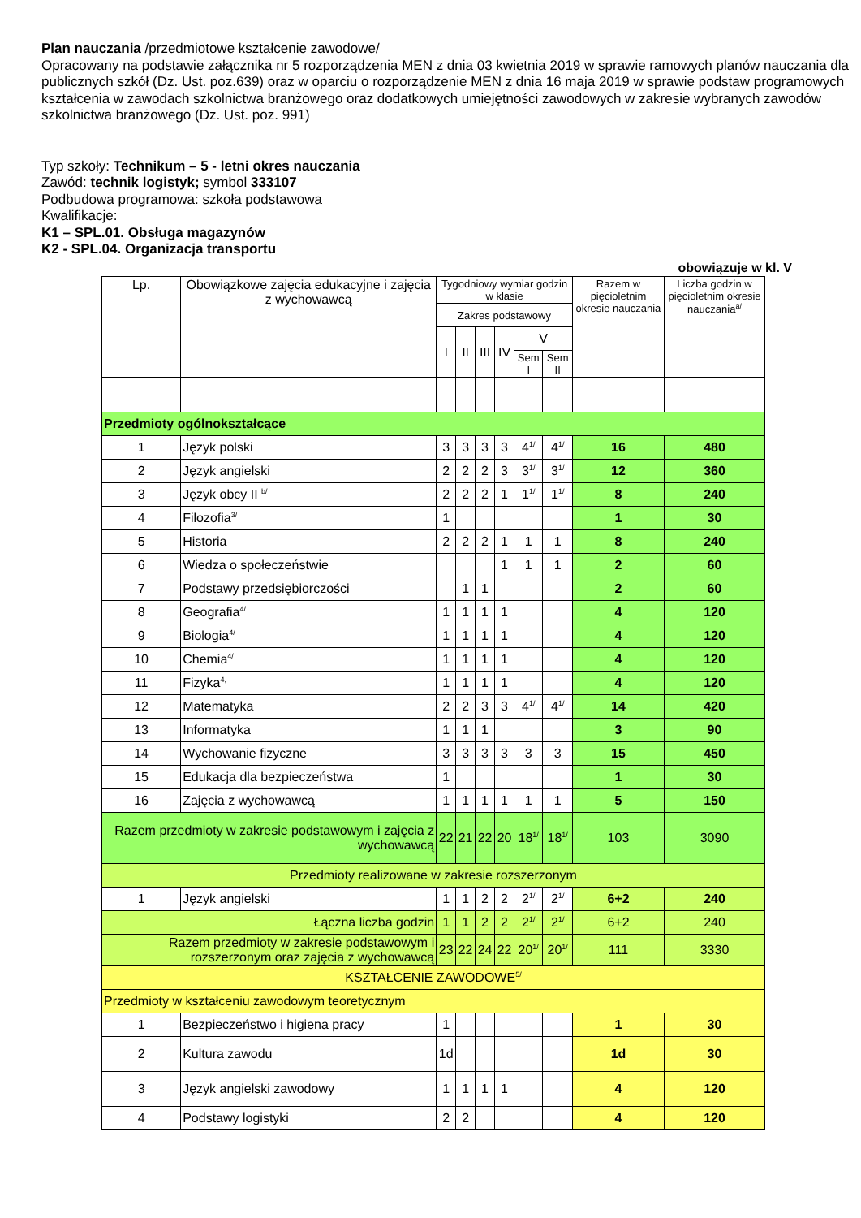Plan nauczania /przedmiotowe kształcenie zawodowe/
Opracowany na podstawie załącznika nr 5 rozporządzenia MEN z dnia 03 kwietnia 2019 w sprawie ramowych planów nauczania dla publicznych szkół (Dz. Ust. poz.639) oraz w oparciu o rozporządzenie MEN z dnia 16 maja 2019 w sprawie podstaw programowych kształcenia w zawodach szkolnictwa branżowego oraz dodatkowych umiejętności zawodowych w zakresie wybranych zawodów szkolnictwa branżowego (Dz. Ust. poz. 991)
Typ szkoły: Technikum – 5 - letni okres nauczania
Zawód: technik logistyk; symbol 333107
Podbudowa programowa: szkoła podstawowa
Kwalifikacje:
K1 – SPL.01. Obsługa magazynów
K2 - SPL.04. Organizacja transportu
obowiązuje w kl. V
| Lp. | Obowiązkowe zajęcia edukacyjne i zajęcia z wychowawcą | Tygodniowy wymiar godzin w klasie | | | | | | Razem w pięcioletnim okresie nauczania | Liczba godzin w pięcioletnim okresie nauczania<sup>a/</sup> |
| --- | --- | --- | --- | --- | --- | --- | --- | --- | --- |
| | | Zakres podstawowy | | | | | | | |
| | | I | II | III | IV | V | | | |
| | | | | | | Sem I | Sem II | | |
| Przedmioty ogólnokształcące | | | | | | | | | |
| 1 | Język polski | 3 | 3 | 3 | 3 | 4<sup>1/</sup> | 4<sup>1/</sup> | 16 | 480 |
| 2 | Język angielski | 2 | 2 | 2 | 3 | 3<sup>1/</sup> | 3<sup>1/</sup> | 12 | 360 |
| 3 | Język obcy II <sup>b/</sup> | 2 | 2 | 2 | 1 | 1<sup>1/</sup> | 1<sup>1/</sup> | 8 | 240 |
| 4 | Filozofia<sup>3/</sup> | 1 | | | | | | 1 | 30 |
| 5 | Historia | 2 | 2 | 2 | 1 | 1 | 1 | 8 | 240 |
| 6 | Wiedza o społeczeństwie | | | | 1 | 1 | 1 | 2 | 60 |
| 7 | Podstawy przedsiębiorczości | | 1 | 1 | | | | 2 | 60 |
| 8 | Geografia<sup>4/</sup> | 1 | 1 | 1 | 1 | | | 4 | 120 |
| 9 | Biologia<sup>4/</sup> | 1 | 1 | 1 | 1 | | | 4 | 120 |
| 10 | Chemia<sup>4/</sup> | 1 | 1 | 1 | 1 | | | 4 | 120 |
| 11 | Fizyka<sup>4,</sup> | 1 | 1 | 1 | 1 | | | 4 | 120 |
| 12 | Matematyka | 2 | 2 | 3 | 3 | 4<sup>1/</sup> | 4<sup>1/</sup> | 14 | 420 |
| 13 | Informatyka | 1 | 1 | 1 | | | | 3 | 90 |
| 14 | Wychowanie fizyczne | 3 | 3 | 3 | 3 | 3 | 3 | 15 | 450 |
| 15 | Edukacja dla bezpieczeństwa | 1 | | | | | | 1 | 30 |
| 16 | Zajęcia z wychowawcą | 1 | 1 | 1 | 1 | 1 | 1 | 5 | 150 |
| Razem przedmioty w zakresie podstawowym i zajęcia z wychowawcą | | 22 | 21 | 22 | 20 | 18<sup>1/</sup> | 18<sup>1/</sup> | 103 | 3090 |
| Przedmioty realizowane w zakresie rozszerzonym | | | | | | | | | |
| 1 | Język angielski | 1 | 1 | 2 | 2 | 2<sup>1/</sup> | 2<sup>1/</sup> | 6+2 | 240 |
| Łączna liczba godzin | | 1 | 1 | 2 | 2 | 2<sup>1/</sup> | 2<sup>1/</sup> | 6+2 | 240 |
| Razem przedmioty w zakresie podstawowym i rozszerzonym oraz zajęcia z wychowawcą | | 23 | 22 | 24 | 22 | 20<sup>1/</sup> | 20<sup>1/</sup> | 111 | 3330 |
| KSZTAŁCENIE ZAWODOWE<sup>5/</sup> | | | | | | | | | |
| Przedmioty w kształceniu zawodowym teoretycznym | | | | | | | | | |
| 1 | Bezpieczeństwo i higiena pracy | 1 | | | | | | 1 | 30 |
| 2 | Kultura zawodu | 1d | | | | | | 1d | 30 |
| 3 | Język angielski zawodowy | 1 | 1 | 1 | 1 | | | 4 | 120 |
| 4 | Podstawy logistyki | 2 | 2 | | | | | 4 | 120 |